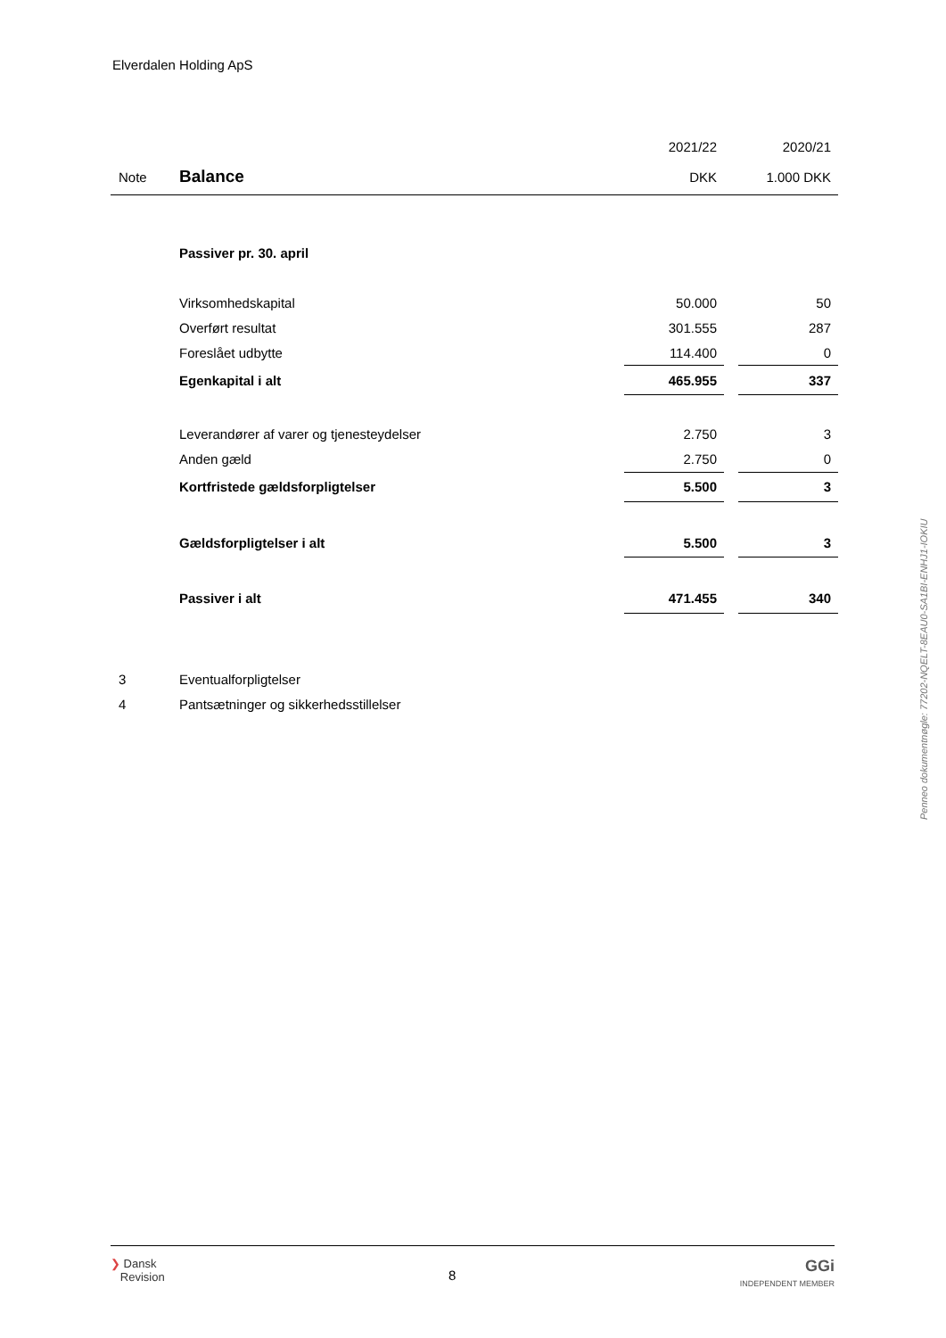Elverdalen Holding ApS
| | | 2021/22 | | 2020/21 |
| Note | Balance | DKK | | 1.000 DKK |
| | Passiver pr. 30. april | | | |
| | Virksomhedskapital | 50.000 | | 50 |
| | Overført resultat | 301.555 | | 287 |
| | Foreslået udbytte | 114.400 | | 0 |
| | Egenkapital i alt | 465.955 | | 337 |
| | Leverandører af varer og tjenesteydelser | 2.750 | | 3 |
| | Anden gæld | 2.750 | | 0 |
| | Kortfristede gældsforpligtelser | 5.500 | | 3 |
| | Gældsforpligtelser i alt | 5.500 | | 3 |
| | Passiver i alt | 471.455 | | 340 |
| 3 | Eventualforpligtelser | | | |
| 4 | Pantsætninger og sikkerhedsstillelser | | | |
Penneo dokumentnøgle: 77202-NQELT-8EAU0-SA1BI-ENHJ1-IOKIU
❯ Dansk
Revision
8
GGi
INDEPENDENT MEMBER